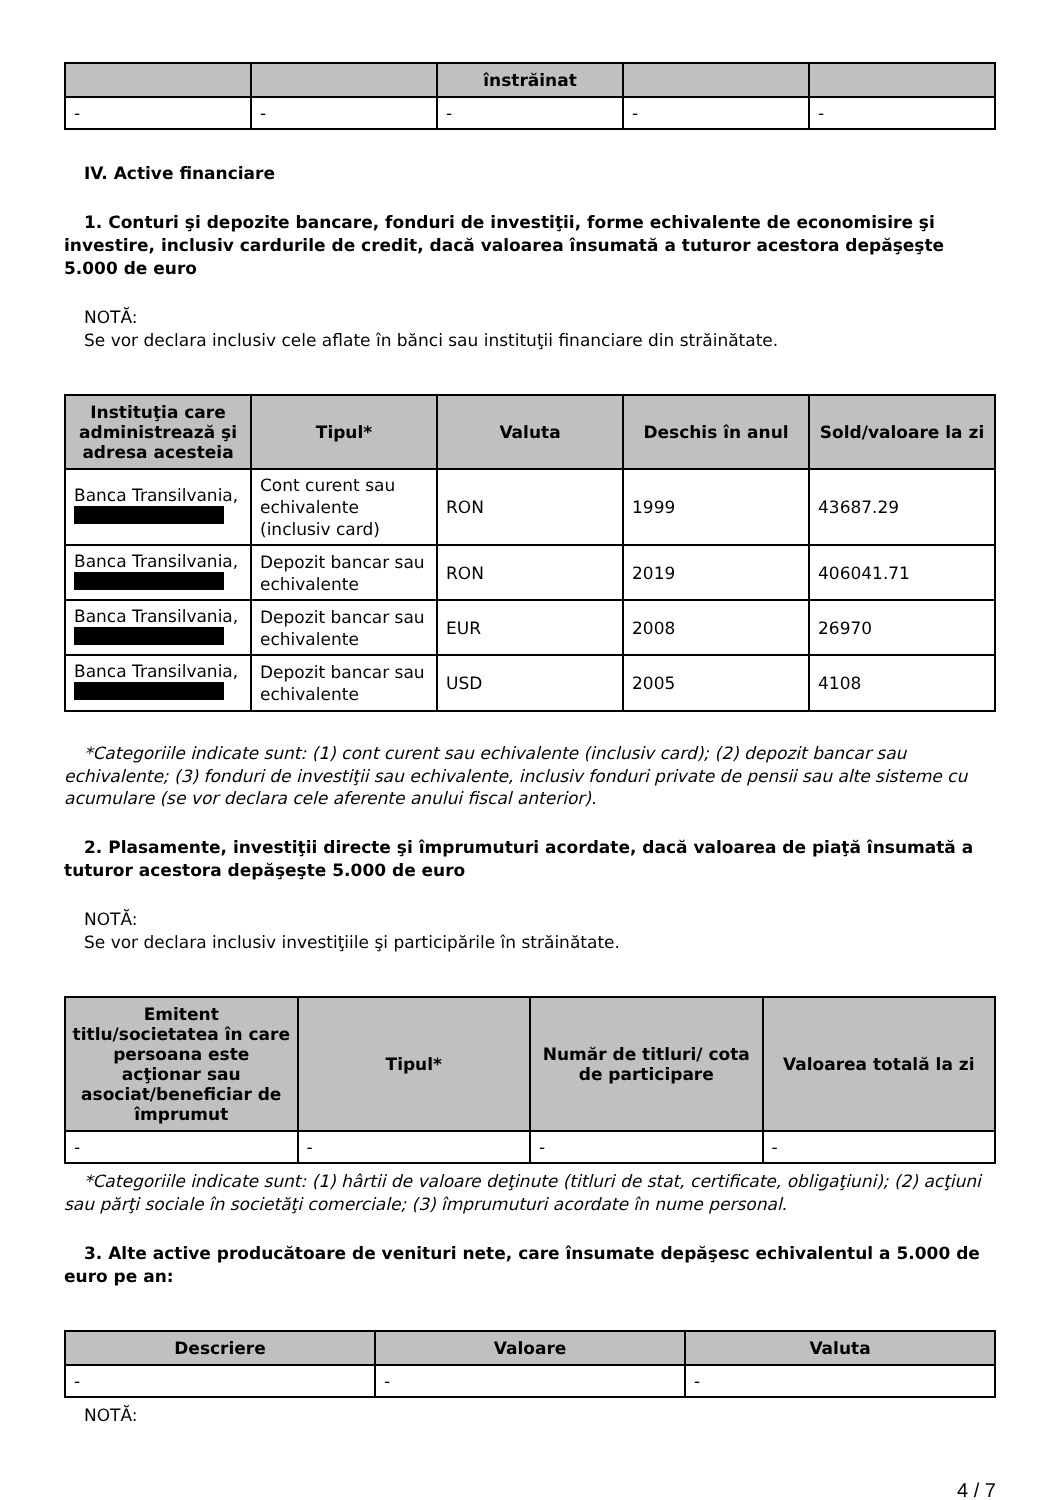| | | înstrăinat | | |
| --- | --- | --- | --- | --- |
| - | - | - | - | - |
IV. Active financiare
1. Conturi şi depozite bancare, fonduri de investiţii, forme echivalente de economisire şi investire, inclusiv cardurile de credit, dacă valoarea însumată a tuturor acestora depăşeşte 5.000 de euro
NOTĂ:
Se vor declara inclusiv cele aflate în bănci sau instituţii financiare din străinătate.
| Instituţia care administrează şi adresa acesteia | Tipul* | Valuta | Deschis în anul | Sold/valoare la zi |
| --- | --- | --- | --- | --- |
| Banca Transilvania, | Cont curent sau echivalente (inclusiv card) | RON | 1999 | 43687.29 |
| Banca Transilvania, | Depozit bancar sau echivalente | RON | 2019 | 406041.71 |
| Banca Transilvania, | Depozit bancar sau echivalente | EUR | 2008 | 26970 |
| Banca Transilvania, | Depozit bancar sau echivalente | USD | 2005 | 4108 |
*Categoriile indicate sunt: (1) cont curent sau echivalente (inclusiv card); (2) depozit bancar sau echivalente; (3) fonduri de investiţii sau echivalente, inclusiv fonduri private de pensii sau alte sisteme cu acumulare (se vor declara cele aferente anului fiscal anterior).
2. Plasamente, investiţii directe şi împrumuturi acordate, dacă valoarea de piaţă însumată a tuturor acestora depăşeşte 5.000 de euro
NOTĂ:
Se vor declara inclusiv investiţiile şi participările în străinătate.
| Emitent titlu/societatea în care persoana este acţionar sau asociat/beneficiar de împrumut | Tipul* | Număr de titluri/ cota de participare | Valoarea totală la zi |
| --- | --- | --- | --- |
| - | - | - | - |
*Categoriile indicate sunt: (1) hârtii de valoare deţinute (titluri de stat, certificate, obligaţiuni); (2) acţiuni sau părţi sociale în societăţi comerciale; (3) împrumuturi acordate în nume personal.
3. Alte active producătoare de venituri nete, care însumate depăşesc echivalentul a 5.000 de euro pe an:
| Descriere | Valoare | Valuta |
| --- | --- | --- |
| - | - | - |
NOTĂ:
4 / 7